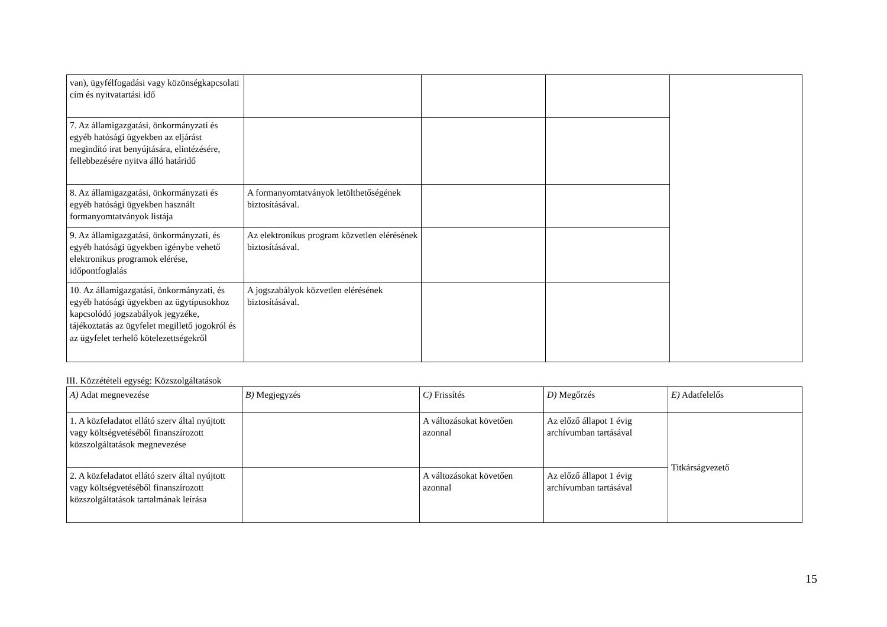| van), ügyfélfogadási vagy közönségkapcsolati cím és nyitvatartási idő | | | | |
| 7. Az államigazgatási, önkormányzati és egyéb hatósági ügyekben az eljárást megindító irat benyújtására, elintézésére, fellebbezésére nyitva álló határidő | | | | |
| 8. Az államigazgatási, önkormányzati és egyéb hatósági ügyekben használt formanyomtatványok listája | A formanyomtatványok letölthetőségének biztosításával. | | | |
| 9. Az államigazgatási, önkormányzati, és egyéb hatósági ügyekben igénybe vehető elektronikus programok elérése, időpontfoglalás | Az elektronikus program közvetlen elérésének biztosításával. | | | |
| 10. Az államigazgatási, önkormányzati, és egyéb hatósági ügyekben az ügytípusokhoz kapcsolódó jogszabályok jegyzéke, tájékoztatás az ügyfelet megillető jogokról és az ügyfelet terhelő kötelezettségekről | A jogszabályok közvetlen elérésének biztosításával. | | | |
III. Közzétételi egység: Közszolgáltatások
| A) Adat megnevezése | B) Megjegyzés | C) Frissítés | D) Megőrzés | E) Adatfelelős |
| --- | --- | --- | --- | --- |
| 1. A közfeladatot ellátó szerv által nyújtott vagy költségvetéséből finanszírozott közszolgáltatások megnevezése | | A változásokat követően azonnal | Az előző állapot 1 évig archívumban tartásával | Titkárságvezető |
| 2. A közfeladatot ellátó szerv által nyújtott vagy költségvetéséből finanszírozott közszolgáltatások tartalmának leírása | | A változásokat követően azonnal | Az előző állapot 1 évig archívumban tartásával | |
15